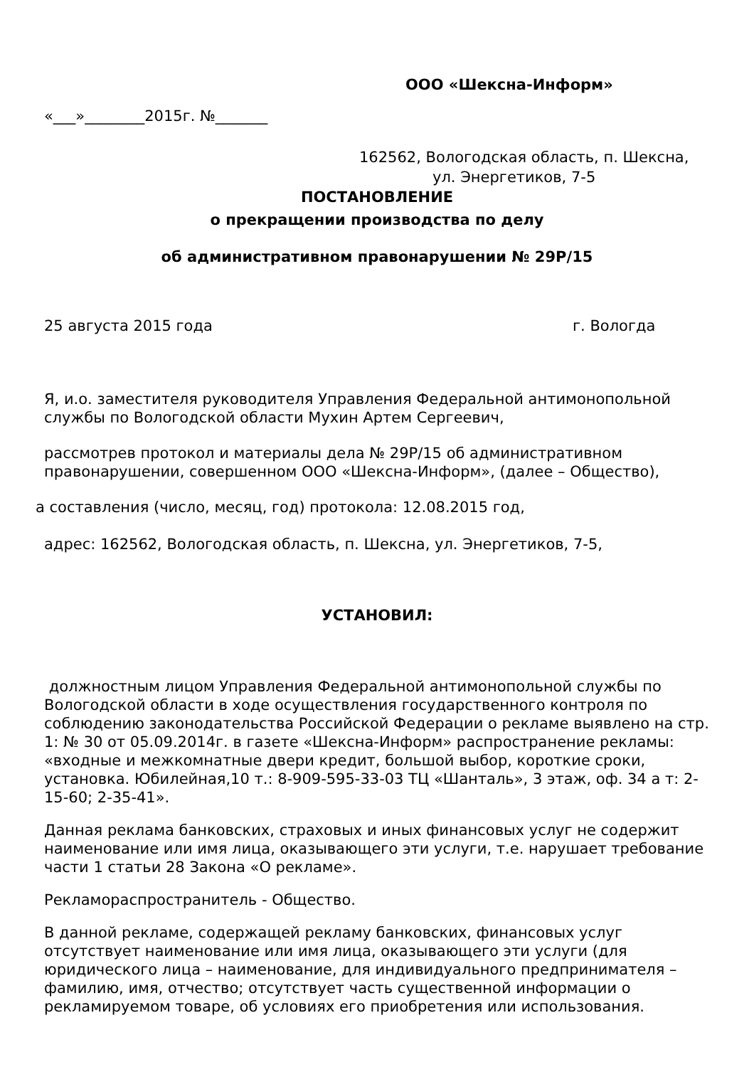ООО «Шексна-Информ»
«___»________2015г. №_______
162562, Вологодская область, п. Шексна,
ул. Энергетиков, 7-5
ПОСТАНОВЛЕНИЕ
о прекращении производства по делу
об административном правонарушении № 29Р/15
25 августа 2015 года г. Вологда
Я, и.о. заместителя руководителя Управления Федеральной антимонопольной службы по Вологодской области Мухин Артем Сергеевич,
рассмотрев протокол и материалы дела № 29Р/15 об административном правонарушении, совершенном ООО «Шексна-Информ», (далее – Общество),
а составления (число, месяц, год) протокола: 12.08.2015 год,
адрес: 162562, Вологодская область, п. Шексна, ул. Энергетиков, 7-5,
УСТАНОВИЛ:
должностным лицом Управления Федеральной антимонопольной службы по Вологодской области в ходе осуществления государственного контроля по соблюдению законодательства Российской Федерации о рекламе выявлено на стр. 1: № 30 от 05.09.2014г. в газете «Шексна-Информ» распространение рекламы: «входные и межкомнатные двери кредит, большой выбор, короткие сроки, установка. Юбилейная,10 т.: 8-909-595-33-03 ТЦ «Шанталь», 3 этаж, оф. 34 а т: 2-15-60; 2-35-41».
Данная реклама банковских, страховых и иных финансовых услуг не содержит наименование или имя лица, оказывающего эти услуги, т.е. нарушает требование части 1 статьи 28 Закона «О рекламе».
Рекламораспространитель - Общество.
В данной рекламе, содержащей рекламу банковских, финансовых услуг отсутствует наименование или имя лица, оказывающего эти услуги (для юридического лица – наименование, для индивидуального предпринимателя – фамилию, имя, отчество; отсутствует часть существенной информации о рекламируемом товаре, об условиях его приобретения или использования.